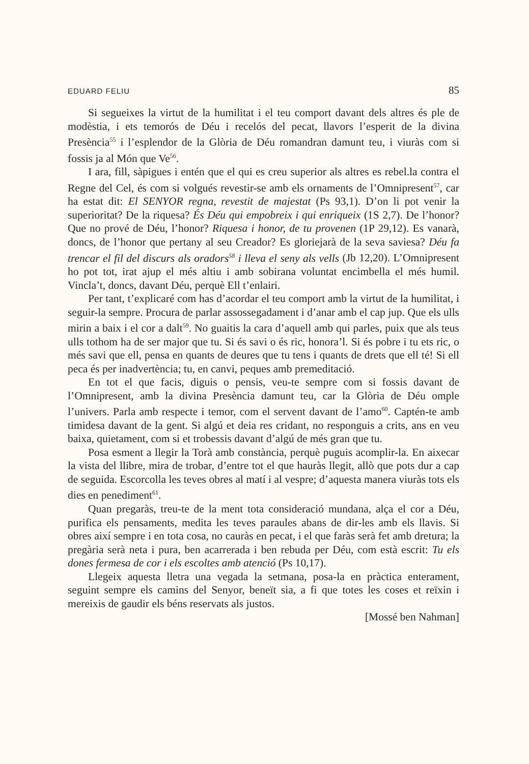EDUARD FELIU 85
Si segueixes la virtut de la humilitat i el teu comport davant dels altres és ple de modèstia, i ets temorós de Déu i recelós del pecat, llavors l’esperit de la divina Presència<sup>55</sup> i l’esplendor de la Glòria de Déu romandran damunt teu, i viuràs com si fossis ja al Món que Ve<sup>56</sup>.
I ara, fill, sàpigues i entén que el qui es creu superior als altres es rebel.la contra el Regne del Cel, és com si volgués revestir-se amb els ornaments de l’Omnipresent<sup>57</sup>, car ha estat dit: El SENYOR regna, revestit de majestat (Ps 93,1). D’on li pot venir la superioritat? De la riquesa? És Déu qui empobreix i qui enriqueix (1S 2,7). De l’honor? Que no prové de Déu, l’honor? Riquesa i honor, de tu provenen (1P 29,12). Es vanarà, doncs, de l’honor que pertany al seu Creador? Es gloriejarà de la seva saviesa? Déu fa trencar el fil del discurs als oradors<sup>58</sup> i lleva el seny als vells (Jb 12,20). L’Omnipresent ho pot tot, irat ajup el més altiu i amb sobirana voluntat encimbella el més humil. Vincla’t, doncs, davant Déu, perquè Ell t’enlairi.
Per tant, t’explicaré com has d’acordar el teu comport amb la virtut de la humilitat, i seguir-la sempre. Procura de parlar assossegadament i d’anar amb el cap jup. Que els ulls mirin a baix i el cor a dalt<sup>59</sup>. No guaitis la cara d’aquell amb qui parles, puix que als teus ulls tothom ha de ser major que tu. Si és savi o és ric, honora’l. Si és pobre i tu ets ric, o més savi que ell, pensa en quants de deures que tu tens i quants de drets que ell té! Si ell peca és per inadvertència; tu, en canvi, peques amb premeditació.
En tot el que facis, diguis o pensis, veu-te sempre com si fossis davant de l’Omnipresent, amb la divina Presència damunt teu, car la Glòria de Déu omple l’univers. Parla amb respecte i temor, com el servent davant de l’amo<sup>60</sup>. Captén-te amb timidesa davant de la gent. Si algú et deia res cridant, no responguis a crits, ans en veu baixa, quietament, com si et trobessis davant d’algú de més gran que tu.
Posa esment a llegir la Torà amb constància, perquè puguis acomplir-la. En aixecar la vista del llibre, mira de trobar, d’entre tot el que hauràs llegit, allò que pots dur a cap de seguida. Escorcolla les teves obres al matí i al vespre; d’aquesta manera viuràs tots els dies en penediment<sup>61</sup>.
Quan pregaràs, treu-te de la ment tota consideració mundana, alça el cor a Déu, purifica els pensaments, medita les teves paraules abans de dir-les amb els llavis. Si obres així sempre i en tota cosa, no cauràs en pecat, i el que faràs serà fet amb dretura; la pregària serà neta i pura, ben acarrerada i ben rebuda per Déu, com està escrit: Tu els dones fermesa de cor i els escoltes amb atenció (Ps 10,17).
Llegeix aquesta lletra una vegada la setmana, posa-la en pràctica enterament, seguint sempre els camins del Senyor, beneït sia, a fi que totes les coses et reïxin i mereixis de gaudir els béns reservats als justos.
[Mossé ben Nahman]